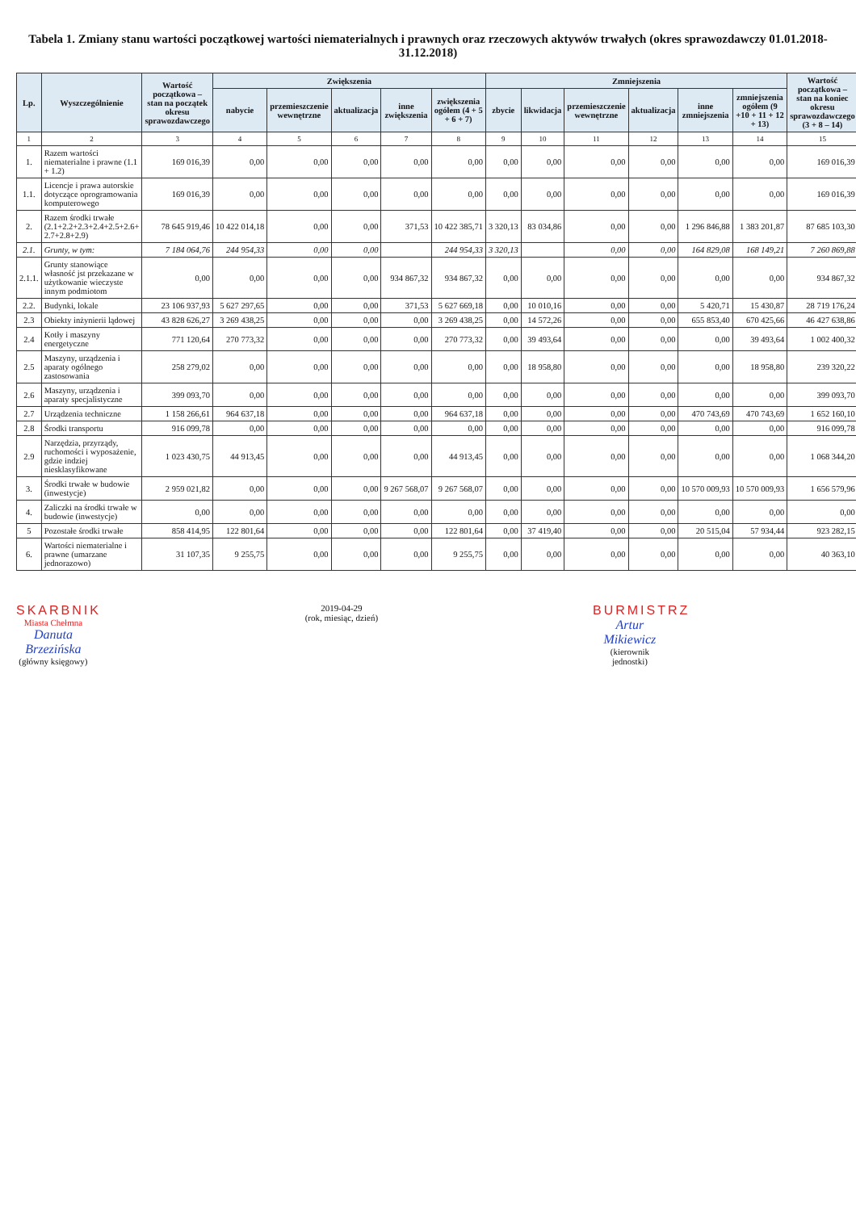Tabela 1. Zmiany stanu wartości początkowej wartości niematerialnych i prawnych oraz rzeczowych aktywów trwałych (okres sprawozdawczy 01.01.2018-31.12.2018)
| Lp. | Wyszczególnienie | Wartość początkowa – stan na początek okresu sprawozdawczego | Zwiększenia | | | | | Zmniejszenia | | | | | | Wartość początkowa – stan na koniec okresu sprawozdawczego (3 + 8 – 14) |
| --- | --- | --- | --- | --- | --- | --- | --- | --- | --- | --- | --- | --- | --- | --- |
| | | | nabycie | przemieszczenie wewnętrzne | aktualizacja | inne zwiększenia | zwiększenia ogółem (4 + 5 + 6 + 7) | zbycie | likwidacja | przemieszczenie wewnętrzne | aktualizacja | inne zmniejszenia | zmniejszenia ogółem (9 +10 + 11 + 12 + 13) | |
| 1 | 2 | 3 | 4 | 5 | 6 | 7 | 8 | 9 | 10 | 11 | 12 | 13 | 14 | 15 |
| 1. | Razem wartości niematerialne i prawne (1.1 + 1.2) | 169 016,39 | 0,00 | 0,00 | 0,00 | 0,00 | 0,00 | 0,00 | 0,00 | 0,00 | 0,00 | 0,00 | 0,00 | 169 016,39 |
| 1.1. | Licencje i prawa autorskie dotyczące oprogramowania komputerowego | 169 016,39 | 0,00 | 0,00 | 0,00 | 0,00 | 0,00 | 0,00 | 0,00 | 0,00 | 0,00 | 0,00 | 0,00 | 169 016,39 |
| 2. | Razem środki trwałe (2.1+2.2+2.3+2.4+2.5+2.6+ 2.7+2.8+2.9) | 78 645 919,46 | 10 422 014,18 | 0,00 | 0,00 | 371,53 | 10 422 385,71 | 3 320,13 | 83 034,86 | 0,00 | 0,00 | 1 296 846,88 | 1 383 201,87 | 87 685 103,30 |
| 2.1. | Grunty, w tym: | 7 184 064,76 | 244 954,33 | 0,00 | 0,00 | | 244 954,33 | 3 320,13 | | 0,00 | 0,00 | 164 829,08 | 168 149,21 | 7 260 869,88 |
| 2.1.1. | Grunty stanowiące własność jst przekazane w użytkowanie wieczyste innym podmiotom | 0,00 | 0,00 | 0,00 | 0,00 | 934 867,32 | 934 867,32 | 0,00 | 0,00 | 0,00 | 0,00 | 0,00 | 0,00 | 934 867,32 |
| 2.2. | Budynki, lokale | 23 106 937,93 | 5 627 297,65 | 0,00 | 0,00 | 371,53 | 5 627 669,18 | 0,00 | 10 010,16 | 0,00 | 0,00 | 5 420,71 | 15 430,87 | 28 719 176,24 |
| 2.3 | Obiekty inżynierii lądowej | 43 828 626,27 | 3 269 438,25 | 0,00 | 0,00 | 0,00 | 3 269 438,25 | 0,00 | 14 572,26 | 0,00 | 0,00 | 655 853,40 | 670 425,66 | 46 427 638,86 |
| 2.4 | Kotły i maszyny energetyczne | 771 120,64 | 270 773,32 | 0,00 | 0,00 | 0,00 | 270 773,32 | 0,00 | 39 493,64 | 0,00 | 0,00 | 0,00 | 39 493,64 | 1 002 400,32 |
| 2.5 | Maszyny, urządzenia i aparaty ogólnego zastosowania | 258 279,02 | 0,00 | 0,00 | 0,00 | 0,00 | 0,00 | 0,00 | 18 958,80 | 0,00 | 0,00 | 0,00 | 18 958,80 | 239 320,22 |
| 2.6 | Maszyny, urządzenia i aparaty specjalistyczne | 399 093,70 | 0,00 | 0,00 | 0,00 | 0,00 | 0,00 | 0,00 | 0,00 | 0,00 | 0,00 | 0,00 | 0,00 | 399 093,70 |
| 2.7 | Urządzenia techniczne | 1 158 266,61 | 964 637,18 | 0,00 | 0,00 | 0,00 | 964 637,18 | 0,00 | 0,00 | 0,00 | 0,00 | 470 743,69 | 470 743,69 | 1 652 160,10 |
| 2.8 | Środki transportu | 916 099,78 | 0,00 | 0,00 | 0,00 | 0,00 | 0,00 | 0,00 | 0,00 | 0,00 | 0,00 | 0,00 | 0,00 | 916 099,78 |
| 2.9 | Narzędzia, przyrządy, ruchomości i wyposażenie, gdzie indziej niesklasyfikowane | 1 023 430,75 | 44 913,45 | 0,00 | 0,00 | 0,00 | 44 913,45 | 0,00 | 0,00 | 0,00 | 0,00 | 0,00 | 0,00 | 1 068 344,20 |
| 3. | Środki trwałe w budowie (inwestycje) | 2 959 021,82 | 0,00 | 0,00 | 0,00 | 9 267 568,07 | 9 267 568,07 | 0,00 | 0,00 | 0,00 | 0,00 | 10 570 009,93 | 10 570 009,93 | 1 656 579,96 |
| 4. | Zaliczki na środki trwałe w budowie (inwestycje) | 0,00 | 0,00 | 0,00 | 0,00 | 0,00 | 0,00 | 0,00 | 0,00 | 0,00 | 0,00 | 0,00 | 0,00 | 0,00 |
| 5 | Pozostałe środki trwałe | 858 414,95 | 122 801,64 | 0,00 | 0,00 | 0,00 | 122 801,64 | 0,00 | 37 419,40 | 0,00 | 0,00 | 20 515,04 | 57 934,44 | 923 282,15 |
| 6. | Wartości niematerialne i prawne (umarzane jednorazowo) | 31 107,35 | 9 255,75 | 0,00 | 0,00 | 0,00 | 9 255,75 | 0,00 | 0,00 | 0,00 | 0,00 | 0,00 | 0,00 | 40 363,10 |
SKARBNIK
Miasta Chełmna
Danuta Brzezińska
(główny księgowy)
2019-04-29
(rok, miesiąc, dzień)
BURMISTRZ
Artur Mikiewicz
(kierownik jednostki)